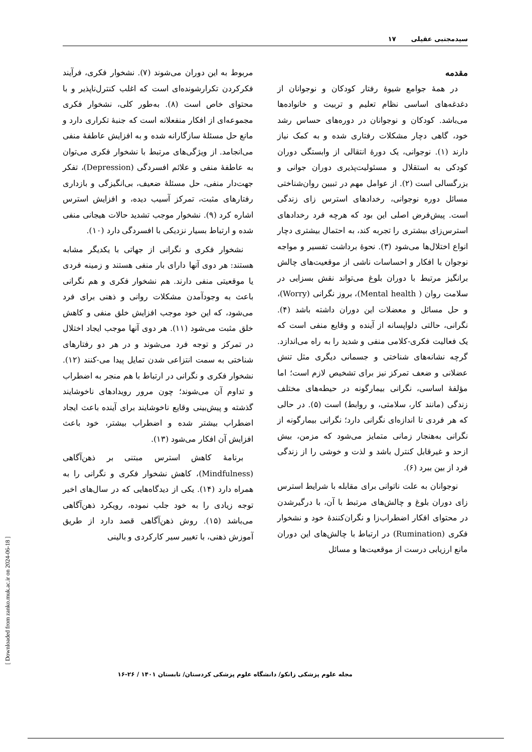سیدمجتبی عقیلی ۱۷
مقدمه
در همهٔ جوامع شیوهٔ رفتار کودکان و نوجوانان از دغدغه‌های اساسی نظام تعلیم و تربیت و خانواده‌ها می‌باشد. کودکان و نوجوانان در دوره‌های حساس رشد خود، گاهی دچار مشکلات رفتاری شده و به کمک نیاز دارند (۱). نوجوانی، یک دورهٔ انتقالی از وابستگی دوران کودکی به استقلال و مسئولیت‌پذیری دوران جوانی و بزرگسالی است (۲). از عوامل مهم در تبیین روان‌شناختی مسائل دوره نوجوانی، رخدادهای استرس زای زندگی است. پیش‌فرض اصلی این بود که هرچه فرد رخدادهای استرس‌زای بیشتری را تجربه کند، به احتمال بیشتری دچار انواع اختلال‌ها می‌شود (۳). نحوهٔ برداشت تفسیر و مواجه نوجوان با افکار و احساسات ناشی از موقعیت‌های چالش برانگیز مرتبط با دوران بلوغ می‌تواند نقش بسزایی در سلامت روان ( Mental health)، بروز نگرانی (Worry)، و حل مسائل و معضلات این دوران داشته باشد (۴). نگرانی، حالتی دلواپسانه از آینده و وقایع منفی است که یک فعالیت فکری-کلامی منفی و شدید را به راه می‌اندازد. گرچه نشانه‌های شناختی و جسمانی دیگری مثل تنش عضلانی و ضعف تمرکز نیز برای تشخیص لازم است؛ اما مؤلفهٔ اساسی، نگرانی بیمارگونه در حیطه‌های مختلف زندگی (مانند کار، سلامتی، و روابط) است (۵). در حالی که هر فردی تا اندازه‌ای نگرانی دارد؛ نگرانی بیمارگونه از نگرانی به‌هنجار زمانی متمایز می‌شود که مزمن، بیش ازحد و غیرقابل کنترل باشد و لذت و خوشی را از زندگی فرد از بین ببرد (۶).
نوجوانان به علت ناتوانی برای مقابله با شرایط استرس زای دوران بلوغ و چالش‌های مرتبط با آن، با درگیرشدن در محتوای افکار اضطراب‌زا و نگران‌کنندهٔ خود و نشخوار فکری (Rumination) در ارتباط با چالش‌های این دوران مانع ارزیابی درست از موقعیت‌ها و مسائل
مربوط به این دوران می‌شوند (۷). نشخوار فکری، فرآیند فکرکردن تکرارشونده‌ای است که اغلب کنترل‌ناپذیر و با محتوای خاص است (۸). به‌طور کلی، نشخوار فکری مجموعه‌ای از افکار منفعلانه است که جنبهٔ تکراری دارد و مانع حل مسئلهٔ سازگارانه شده و به افزایش عاطفهٔ منفی می‌انجامد. از ویژگی‌های مرتبط با نشخوار فکری می‌توان به عاطفهٔ منفی و علائم افسردگی (Depression)، تفکر جهت‌دار منفی، حل مسئلهٔ ضعیف، بی‌انگیزگی و بازداری رفتارهای مثبت، تمرکز آسیب دیده، و افزایش استرس اشاره کرد (۹). نشخوار موجب تشدید حالات هیجانی منفی شده و ارتباط بسیار نزدیکی با افسردگی دارد (۱۰).
نشخوار فکری و نگرانی از جهاتی با یکدیگر مشابه هستند: هر دوی آنها دارای بار منفی هستند و زمینه فردی یا موقعیتی منفی دارند. هم نشخوار فکری و هم نگرانی باعث به وجودآمدن مشکلات روانی و ذهنی برای فرد می‌شود، که این خود موجب افزایش خلق منفی و کاهش خلق مثبت می‌شود (۱۱). هر دوی آنها موجب ایجاد اختلال در تمرکز و توجه فرد می‌شوند و در هر دو رفتارهای شناختی به سمت انتزاعی شدن تمایل پیدا می-کنند (۱۲). نشخوار فکری و نگرانی در ارتباط با هم منجر به اضطراب و تداوم آن می‌شوند؛ چون مرور رویدادهای ناخوشایند گذشته و پیش‌بینی وقایع ناخوشایند برای آینده باعث ایجاد اضطراب بیشتر شده و اضطراب بیشتر، خود باعث افزایش آن افکار می‌شود (۱۳).
برنامهٔ کاهش استرس مبتنی بر ذهن‌آگاهی (Mindfulness)، کاهش نشخوار فکری و نگرانی را به همراه دارد (۱۴). یکی از دیدگاه‌هایی که در سال‌های اخیر توجه زیادی را به خود جلب نموده، رویکرد ذهن‌آگاهی می‌باشد (۱۵). روش ذهن‌آگاهی قصد دارد از طریق آموزش ذهنی، با تغییر سیر کارکردی و بالینی
مجله علوم پزشکی زانکو/ دانشگاه علوم پزشکی کردستان/ تابستان ۱۴۰۱ / ۲۶-۱۶
[ Downloaded from zanko.muk.ac.ir on 2024-06-18 ]